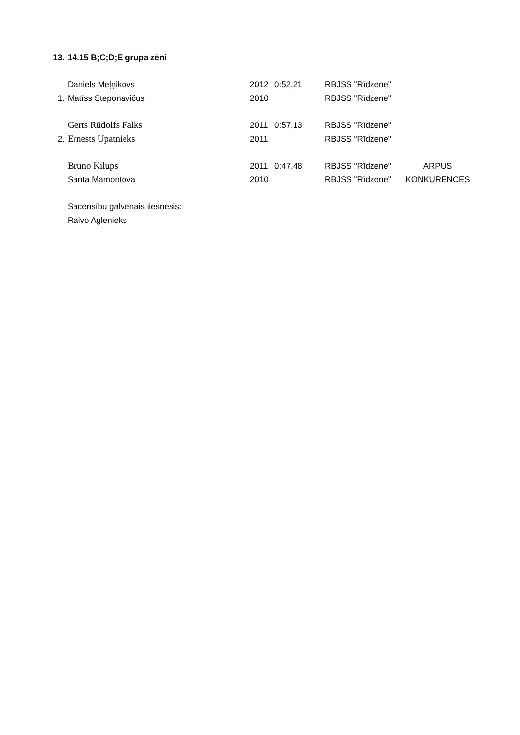| 13. | 14.15 B;C;D;E grupa zēni | | | | |
| | Daniels Meļņikovs | 2012 | 0:52,21 | RBJSS "Rīdzene" | |
| 1. | Matīss Steponavičus | 2010 | | RBJSS "Rīdzene" | |
| | Gerts Rūdolfs Falks | 2011 | 0:57,13 | RBJSS "Rīdzene" | |
| 2. | Ernests Upatnieks | 2011 | | RBJSS "Rīdzene" | |
| | Bruno Kilups | 2011 | 0:47,48 | RBJSS "Rīdzene" | ĀRPUS |
| | Santa Mamontova | 2010 | | RBJSS "Rīdzene" | KONKURENCES |
| | Sacensību galvenais tiesnesis: | | | | |
| | Raivo Aglenieks | | | | |